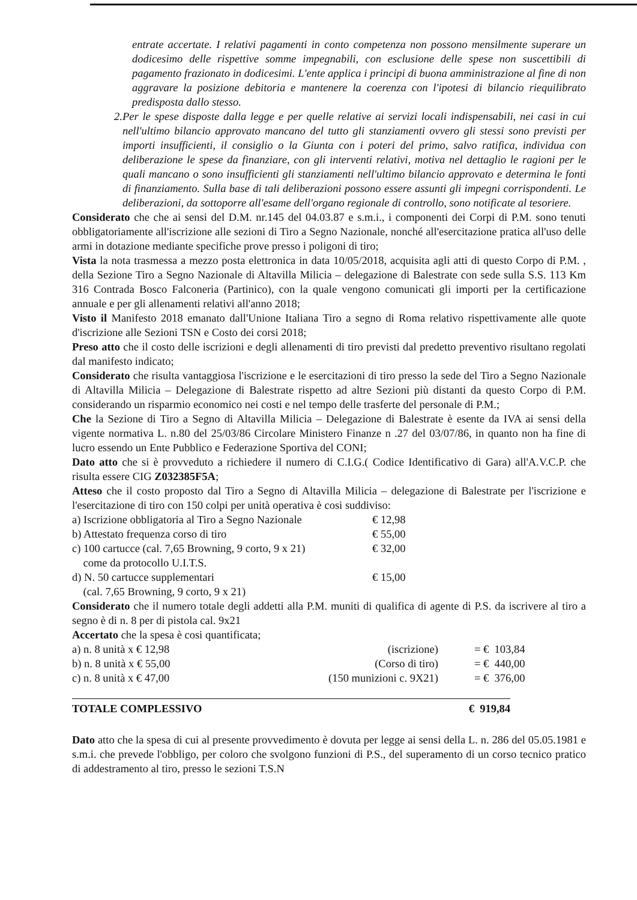entrate accertate. I relativi pagamenti in conto competenza non possono mensilmente superare un dodicesimo delle rispettive somme impegnabili, con esclusione delle spese non suscettibili di pagamento frazionato in dodicesimi. L'ente applica i principi di buona amministrazione al fine di non aggravare la posizione debitoria e mantenere la coerenza con l'ipotesi di bilancio riequilibrato predisposta dallo stesso.
2. Per le spese disposte dalla legge e per quelle relative ai servizi locali indispensabili, nei casi in cui nell'ultimo bilancio approvato mancano del tutto gli stanziamenti ovvero gli stessi sono previsti per importi insufficienti, il consiglio o la Giunta con i poteri del primo, salvo ratifica, individua con deliberazione le spese da finanziare, con gli interventi relativi, motiva nel dettaglio le ragioni per le quali mancano o sono insufficienti gli stanziamenti nell'ultimo bilancio approvato e determina le fonti di finanziamento. Sulla base di tali deliberazioni possono essere assunti gli impegni corrispondenti. Le deliberazioni, da sottoporre all'esame dell'organo regionale di controllo, sono notificate al tesoriere.
Considerato che che ai sensi del D.M. nr.145 del 04.03.87 e s.m.i., i componenti dei Corpi di P.M. sono tenuti obbligatoriamente all'iscrizione alle sezioni di Tiro a Segno Nazionale, nonché all'esercitazione pratica all'uso delle armi in dotazione mediante specifiche prove presso i poligoni di tiro;
Vista la nota trasmessa a mezzo posta elettronica in data 10/05/2018, acquisita agli atti di questo Corpo di P.M. , della Sezione Tiro a Segno Nazionale di Altavilla Milicia – delegazione di Balestrate con sede sulla S.S. 113 Km 316 Contrada Bosco Falconeria (Partinico), con la quale vengono comunicati gli importi per la certificazione annuale e per gli allenamenti relativi all'anno 2018;
Visto il Manifesto 2018 emanato dall'Unione Italiana Tiro a segno di Roma relativo rispettivamente alle quote d'iscrizione alle Sezioni TSN e Costo dei corsi 2018;
Preso atto che il costo delle iscrizioni e degli allenamenti di tiro previsti dal predetto preventivo risultano regolati dal manifesto indicato;
Considerato che risulta vantaggiosa l'iscrizione e le esercitazioni di tiro presso la sede del Tiro a Segno Nazionale di Altavilla Milicia – Delegazione di Balestrate rispetto ad altre Sezioni più distanti da questo Corpo di P.M. considerando un risparmio economico nei costi e nel tempo delle trasferte del personale di P.M.;
Che la Sezione di Tiro a Segno di Altavilla Milicia – Delegazione di Balestrate è esente da IVA ai sensi della vigente normativa L. n.80 del 25/03/86 Circolare Ministero Finanze n .27 del 03/07/86, in quanto non ha fine di lucro essendo un Ente Pubblico e Federazione Sportiva del CONI;
Dato atto che si è provveduto a richiedere il numero di C.I.G.( Codice Identificativo di Gara) all'A.V.C.P. che risulta essere CIG Z032385F5A;
Atteso che il costo proposto dal Tiro a Segno di Altavilla Milicia – delegazione di Balestrate per l'iscrizione e l'esercitazione di tiro con 150 colpi per unità operativa è cosi suddiviso:
| a) Iscrizione obbligatoria al Tiro a Segno Nazionale | € 12,98 |
| b) Attestato frequenza corso di tiro | € 55,00 |
| c) 100 cartucce (cal. 7,65 Browning, 9 corto, 9 x 21) come da protocollo U.I.T.S. | € 32,00 |
| d) N. 50 cartucce supplementari (cal. 7,65 Browning, 9 corto, 9 x 21) | € 15,00 |
Considerato che il numero totale degli addetti alla P.M. muniti di qualifica di agente di P.S. da iscrivere al tiro a segno è di n. 8 per di pistola cal. 9x21
Accertato che la spesa è cosi quantificata;
| a) n. 8 unità x € 12,98 | (iscrizione) | = € 103,84 |
| b) n. 8 unità x € 55,00 | (Corso di tiro) | = € 440,00 |
| c) n. 8 unità x € 47,00 | (150 munizioni c. 9X21) | = € 376,00 |
TOTALE COMPLESSIVO € 919,84
Dato atto che la spesa di cui al presente provvedimento è dovuta per legge ai sensi della L. n. 286 del 05.05.1981 e s.m.i. che prevede l'obbligo, per coloro che svolgono funzioni di P.S., del superamento di un corso tecnico pratico di addestramento al tiro, presso le sezioni T.S.N